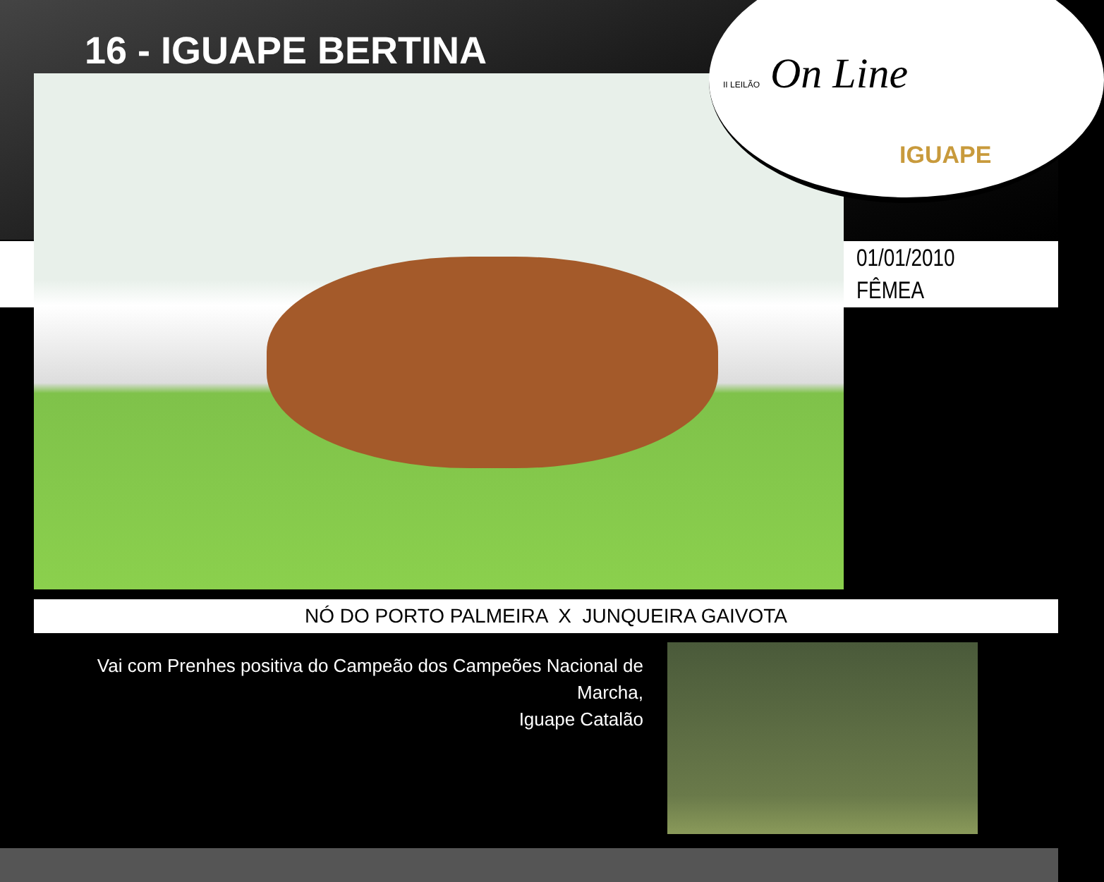16 - IGUAPE BERTINA
II LEILÃO On Line
IGUAPE
01/01/2010
FÊMEA
NÓ DO PORTO PALMEIRA X JUNQUEIRA GAIVOTA
Vai com Prenhes positiva do Campeão dos Campeões Nacional de Marcha,
Iguape Catalão